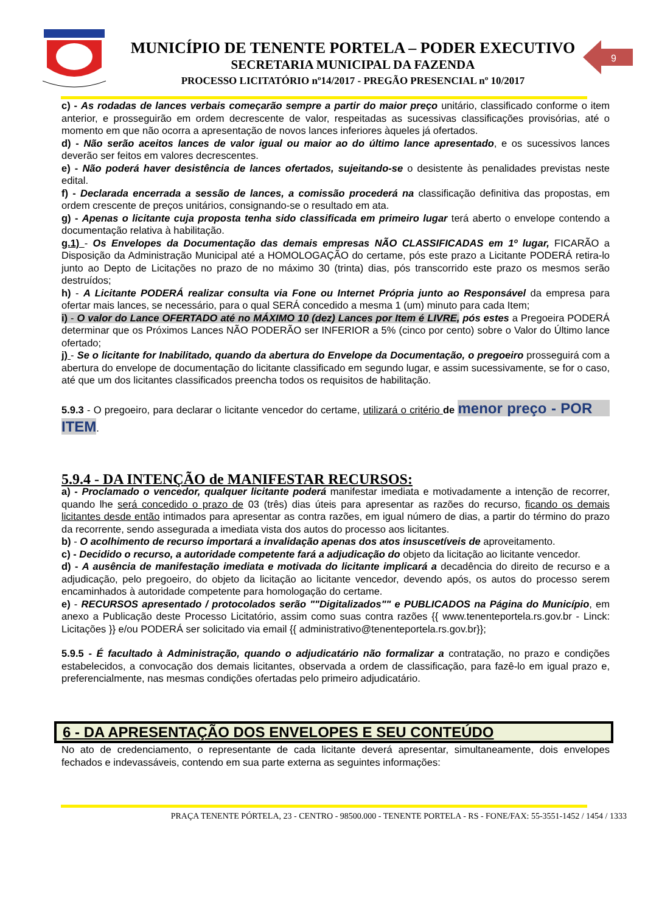MUNICÍPIO DE TENENTE PORTELA – PODER EXECUTIVO
SECRETARIA MUNICIPAL DA FAZENDA
PROCESSO LICITATÓRIO nº14/2017 - PREGÃO PRESENCIAL nº 10/2017
9
c) - As rodadas de lances verbais começarão sempre a partir do maior preço unitário, classificado conforme o item anterior, e prosseguirão em ordem decrescente de valor, respeitadas as sucessivas classificações provisórias, até o momento em que não ocorra a apresentação de novos lances inferiores àqueles já ofertados.
d) - Não serão aceitos lances de valor igual ou maior ao do último lance apresentado, e os sucessivos lances deverão ser feitos em valores decrescentes.
e) - Não poderá haver desistência de lances ofertados, sujeitando-se o desistente às penalidades previstas neste edital.
f) - Declarada encerrada a sessão de lances, a comissão procederá na classificação definitiva das propostas, em ordem crescente de preços unitários, consignando-se o resultado em ata.
g) - Apenas o licitante cuja proposta tenha sido classificada em primeiro lugar terá aberto o envelope contendo a documentação relativa à habilitação.
g.1) - Os Envelopes da Documentação das demais empresas NÃO CLASSIFICADAS em 1º lugar, FICARÃO a Disposição da Administração Municipal até a HOMOLOGAÇÃO do certame, pós este prazo a Licitante PODERÁ retira-lo junto ao Depto de Licitações no prazo de no máximo 30 (trinta) dias, pós transcorrido este prazo os mesmos serão destruídos;
h) - A Licitante PODERÁ realizar consulta via Fone ou Internet Própria junto ao Responsável da empresa para ofertar mais lances, se necessário, para o qual SERÁ concedido a mesma 1 (um) minuto para cada Item;
i) - O valor do Lance OFERTADO até no MÁXIMO 10 (dez) Lances por Item é LIVRE, pós estes a Pregoeira PODERÁ determinar que os Próximos Lances NÃO PODERÃO ser INFERIOR a 5% (cinco por cento) sobre o Valor do Último lance ofertado;
j) - Se o licitante for Inabilitado, quando da abertura do Envelope da Documentação, o pregoeiro prosseguirá com a abertura do envelope de documentação do licitante classificado em segundo lugar, e assim sucessivamente, se for o caso, até que um dos licitantes classificados preencha todos os requisitos de habilitação.
5.9.3 - O pregoeiro, para declarar o licitante vencedor do certame, utilizará o critério de menor preço - POR ITEM.
5.9.4 - DA INTENÇÃO de MANIFESTAR RECURSOS:
a) - Proclamado o vencedor, qualquer licitante poderá manifestar imediata e motivadamente a intenção de recorrer, quando lhe será concedido o prazo de 03 (três) dias úteis para apresentar as razões do recurso, ficando os demais licitantes desde então intimados para apresentar as contra razões, em igual número de dias, a partir do término do prazo da recorrente, sendo assegurada a imediata vista dos autos do processo aos licitantes.
b) - O acolhimento de recurso importará a invalidação apenas dos atos insuscetíveis de aproveitamento.
c) - Decidido o recurso, a autoridade competente fará a adjudicação do objeto da licitação ao licitante vencedor.
d) - A ausência de manifestação imediata e motivada do licitante implicará a decadência do direito de recurso e a adjudicação, pelo pregoeiro, do objeto da licitação ao licitante vencedor, devendo após, os autos do processo serem encaminhados à autoridade competente para homologação do certame.
e) - RECURSOS apresentado / protocolados serão ""Digitalizados"" e PUBLICADOS na Página do Município, em anexo a Publicação deste Processo Licitatório, assim como suas contra razões {{ www.tenenteportela.rs.gov.br - Linck: Licitações }} e/ou PODERÁ ser solicitado via email {{ administrativo@tenenteportela.rs.gov.br}};
5.9.5 - É facultado à Administração, quando o adjudicatário não formalizar a contratação, no prazo e condições estabelecidos, a convocação dos demais licitantes, observada a ordem de classificação, para fazê-lo em igual prazo e, preferencialmente, nas mesmas condições ofertadas pelo primeiro adjudicatário.
6 - DA APRESENTAÇÃO DOS ENVELOPES E SEU CONTEÚDO
No ato de credenciamento, o representante de cada licitante deverá apresentar, simultaneamente, dois envelopes fechados e indevassáveis, contendo em sua parte externa as seguintes informações:
PRAÇA TENENTE PÓRTELA, 23 - CENTRO - 98500.000 - TENENTE PORTELA - RS - FONE/FAX: 55-3551-1452 / 1454 / 1333